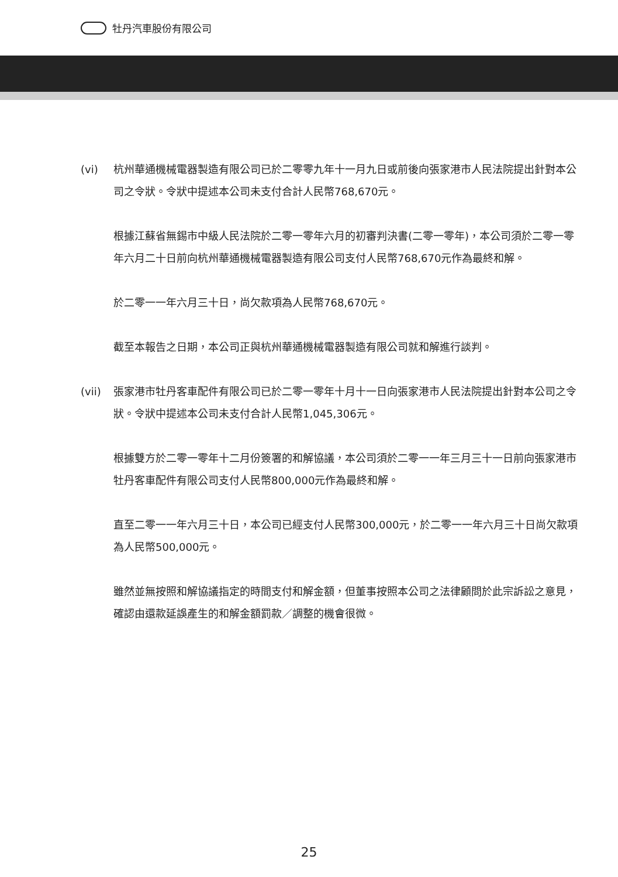牡丹汽車股份有限公司
(vi) 杭州華通機械電器製造有限公司已於二零零九年十一月九日或前後向張家港市人民法院提出針對本公司之令狀。令狀中提述本公司未支付合計人民幣768,670元。
根據江蘇省無錫市中級人民法院於二零一零年六月的初審判決書(二零一零年)，本公司須於二零一零年六月二十日前向杭州華通機械電器製造有限公司支付人民幣768,670元作為最終和解。
於二零一一年六月三十日，尚欠款項為人民幣768,670元。
截至本報告之日期，本公司正與杭州華通機械電器製造有限公司就和解進行談判。
(vii) 張家港市牡丹客車配件有限公司已於二零一零年十月十一日向張家港市人民法院提出針對本公司之令狀。令狀中提述本公司未支付合計人民幣1,045,306元。
根據雙方於二零一零年十二月份簽署的和解協議，本公司須於二零一一年三月三十一日前向張家港市牡丹客車配件有限公司支付人民幣800,000元作為最終和解。
直至二零一一年六月三十日，本公司已經支付人民幣300,000元，於二零一一年六月三十日尚欠款項為人民幣500,000元。
雖然並無按照和解協議指定的時間支付和解金額，但董事按照本公司之法律顧問於此宗訴訟之意見，確認由還款延誤產生的和解金額罰款／調整的機會很微。
25